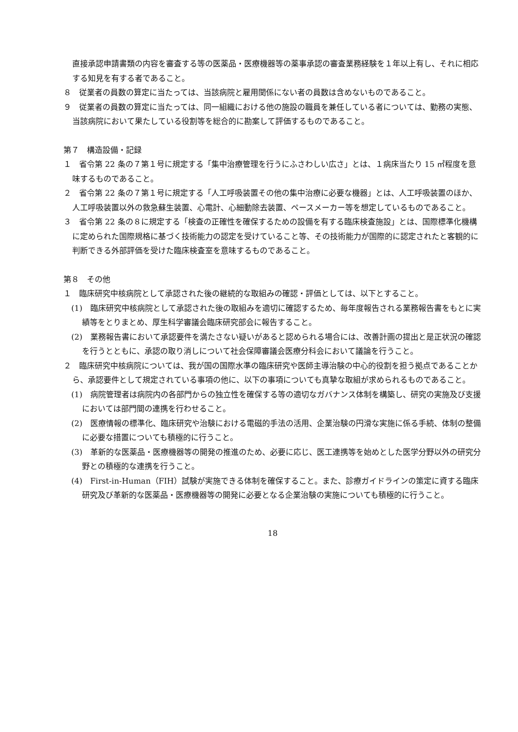直接承認申請書類の内容を審査する等の医薬品・医療機器等の薬事承認の審査業務経験を１年以上有し、それに相応する知見を有する者であること。
８　従業者の員数の算定に当たっては、当該病院と雇用関係にない者の員数は含めないものであること。
９　従業者の員数の算定に当たっては、同一組織における他の施設の職員を兼任している者については、勤務の実態、当該病院において果たしている役割等を総合的に勘案して評価するものであること。
第７　構造設備・記録
１　省令第 22 条の７第１号に規定する「集中治療管理を行うにふさわしい広さ」とは、１病床当たり 15 ㎡程度を意味するものであること。
２　省令第 22 条の７第１号に規定する「人工呼吸装置その他の集中治療に必要な機器」とは、人工呼吸装置のほか、人工呼吸装置以外の救急蘇生装置、心電計、心細動除去装置、ペースメーカー等を想定しているものであること。
３　省令第 22 条の８に規定する「検査の正確性を確保するための設備を有する臨床検査施設」とは、国際標準化機構に定められた国際規格に基づく技術能力の認定を受けていること等、その技術能力が国際的に認定されたと客観的に判断できる外部評価を受けた臨床検査室を意味するものであること。
第８　その他
１　臨床研究中核病院として承認された後の継続的な取組みの確認・評価としては、以下とすること。
(1)　臨床研究中核病院として承認された後の取組みを適切に確認するため、毎年度報告される業務報告書をもとに実績等をとりまとめ、厚生科学審議会臨床研究部会に報告すること。
(2)　業務報告書において承認要件を満たさない疑いがあると認められる場合には、改善計画の提出と是正状況の確認を行うとともに、承認の取り消しについて社会保障審議会医療分科会において議論を行うこと。
２　臨床研究中核病院については、我が国の国際水準の臨床研究や医師主導治験の中心的役割を担う拠点であることから、承認要件として規定されている事項の他に、以下の事項についても真摯な取組が求められるものであること。
(1)　病院管理者は病院内の各部門からの独立性を確保する等の適切なガバナンス体制を構築し、研究の実施及び支援においては部門間の連携を行わせること。
(2)　医療情報の標準化、臨床研究や治験における電磁的手法の活用、企業治験の円滑な実施に係る手続、体制の整備に必要な措置についても積極的に行うこと。
(3)　革新的な医薬品・医療機器等の開発の推進のため、必要に応じ、医工連携等を始めとした医学分野以外の研究分野との積極的な連携を行うこと。
(4)　First-in-Human（FIH）試験が実施できる体制を確保すること。また、診療ガイドラインの策定に資する臨床研究及び革新的な医薬品・医療機器等の開発に必要となる企業治験の実施についても積極的に行うこと。
18